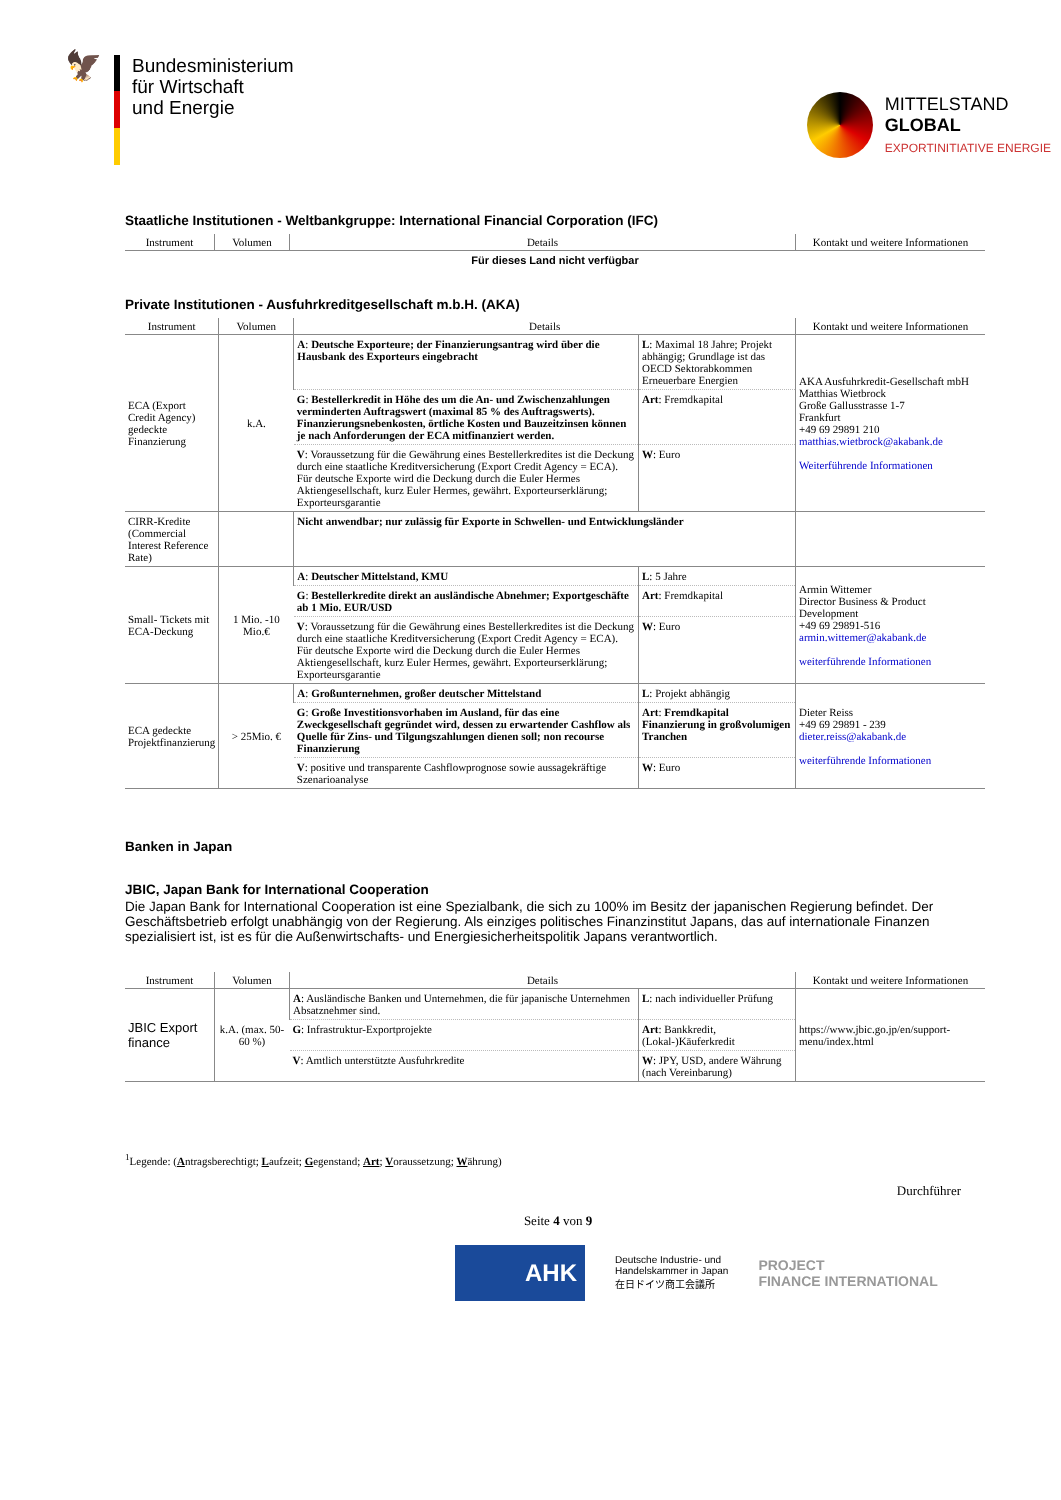🦅
Bundesministerium
für Wirtschaft
und Energie
MITTELSTAND
GLOBAL
EXPORTINITIATIVE ENERGIE
Staatliche Institutionen - Weltbankgruppe: International Financial Corporation (IFC)
| Instrument | Volumen | Details | Kontakt und weitere Informationen |
| --- | --- | --- | --- |
| Für dieses Land nicht verfügbar | | | |
Private Institutionen - Ausfuhrkreditgesellschaft m.b.H. (AKA)
| Instrument | Volumen | Details | | Kontakt und weitere Informationen |
| --- | --- | --- | --- | --- |
| ECA (Export Credit Agency) gedeckte Finanzierung | k.A. | A : Deutsche Exporteure; der Finanzierungsantrag wird über die Hausbank des Exporteurs eingebracht | L : Maximal 18 Jahre; Projekt abhängig; Grundlage ist das OECD Sektorabkommen Erneuerbare Energien | AKA Ausfuhrkredit-Gesellschaft mbH Matthias Wietbrock Große Gallusstrasse 1-7 Frankfurt +49 69 29891 210 matthias.wietbrock@akabank.de Weiterführende Informationen |
| | | G : Bestellerkredit in Höhe des um die An- und Zwischenzahlungen verminderten Auftragswert (maximal 85 % des Auftragswerts). Finanzierungsnebenkosten, örtliche Kosten und Bauzeitzinsen können je nach Anforderungen der ECA mitfinanziert werden. | Art : Fremdkapital | |
| | | V : Voraussetzung für die Gewährung eines Bestellerkredites ist die Deckung durch eine staatliche Kreditversicherung (Export Credit Agency = ECA). Für deutsche Exporte wird die Deckung durch die Euler Hermes Aktiengesellschaft, kurz Euler Hermes, gewährt. Exporteurserklärung; Exporteursgarantie | W : Euro | |
| CIRR-Kredite (Commercial Interest Reference Rate) | | Nicht anwendbar; nur zulässig für Exporte in Schwellen- und Entwicklungsländer | | |
| Small- Tickets mit ECA-Deckung | 1 Mio. -10 Mio.€ | A : Deutscher Mittelstand, KMU | L : 5 Jahre | Armin Wittemer Director Business & Product Development +49 69 29891-516 armin.wittemer@akabank.de weiterführende Informationen |
| | | G : Bestellerkredite direkt an ausländische Abnehmer; Exportgeschäfte ab 1 Mio. EUR/USD | Art : Fremdkapital | |
| | | V : Voraussetzung für die Gewährung eines Bestellerkredites ist die Deckung durch eine staatliche Kreditversicherung (Export Credit Agency = ECA). Für deutsche Exporte wird die Deckung durch die Euler Hermes Aktiengesellschaft, kurz Euler Hermes, gewährt. Exporteurserklärung; Exporteursgarantie | W : Euro | |
| ECA gedeckte Projektfinanzierung | > 25Mio. € | A : Großunternehmen, großer deutscher Mittelstand | L : Projekt abhängig | Dieter Reiss +49 69 29891 - 239 dieter.reiss@akabank.de weiterführende Informationen |
| | | G : Große Investitionsvorhaben im Ausland, für das eine Zweckgesellschaft gegründet wird, dessen zu erwartender Cashflow als Quelle für Zins- und Tilgungszahlungen dienen soll; non recourse Finanzierung | Art : Fremdkapital Finanzierung in großvolumigen Tranchen | |
| | | V : positive und transparente Cashflowprognose sowie aussagekräftige Szenarioanalyse | W : Euro | |
Banken in Japan
JBIC, Japan Bank for International Cooperation
Die Japan Bank for International Cooperation ist eine Spezialbank, die sich zu 100% im Besitz der japanischen Regierung befindet. Der Geschäftsbetrieb erfolgt unabhängig von der Regierung. Als einziges politisches Finanzinstitut Japans, das auf internationale Finanzen spezialisiert ist, ist es für die Außenwirtschafts- und Energiesicherheitspolitik Japans verantwortlich.
| Instrument | Volumen | Details | | Kontakt und weitere Informationen |
| --- | --- | --- | --- | --- |
| JBIC Export finance | k.A. (max. 50-60 %) | A : Ausländische Banken und Unternehmen, die für japanische Unternehmen Absatznehmer sind. | L : nach individueller Prüfung | https://www.jbic.go.jp/en/support-menu/index.html |
| | | G : Infrastruktur-Exportprojekte | Art : Bankkredit, (Lokal-)Käuferkredit | |
| | | V : Amtlich unterstützte Ausfuhrkredite | W : JPY, USD, andere Währung (nach Vereinbarung) | |
<sup>1</sup> Legende: (Antragsberechtigt; Laufzeit; Gegenstand; Art; Voraussetzung; Währung)
Durchführer
Seite 4 von 9
AHK
Deutsche Industrie- und
Handelskammer in Japan
在日ドイツ商工会議所
PROJECT
FINANCE INTERNATIONAL